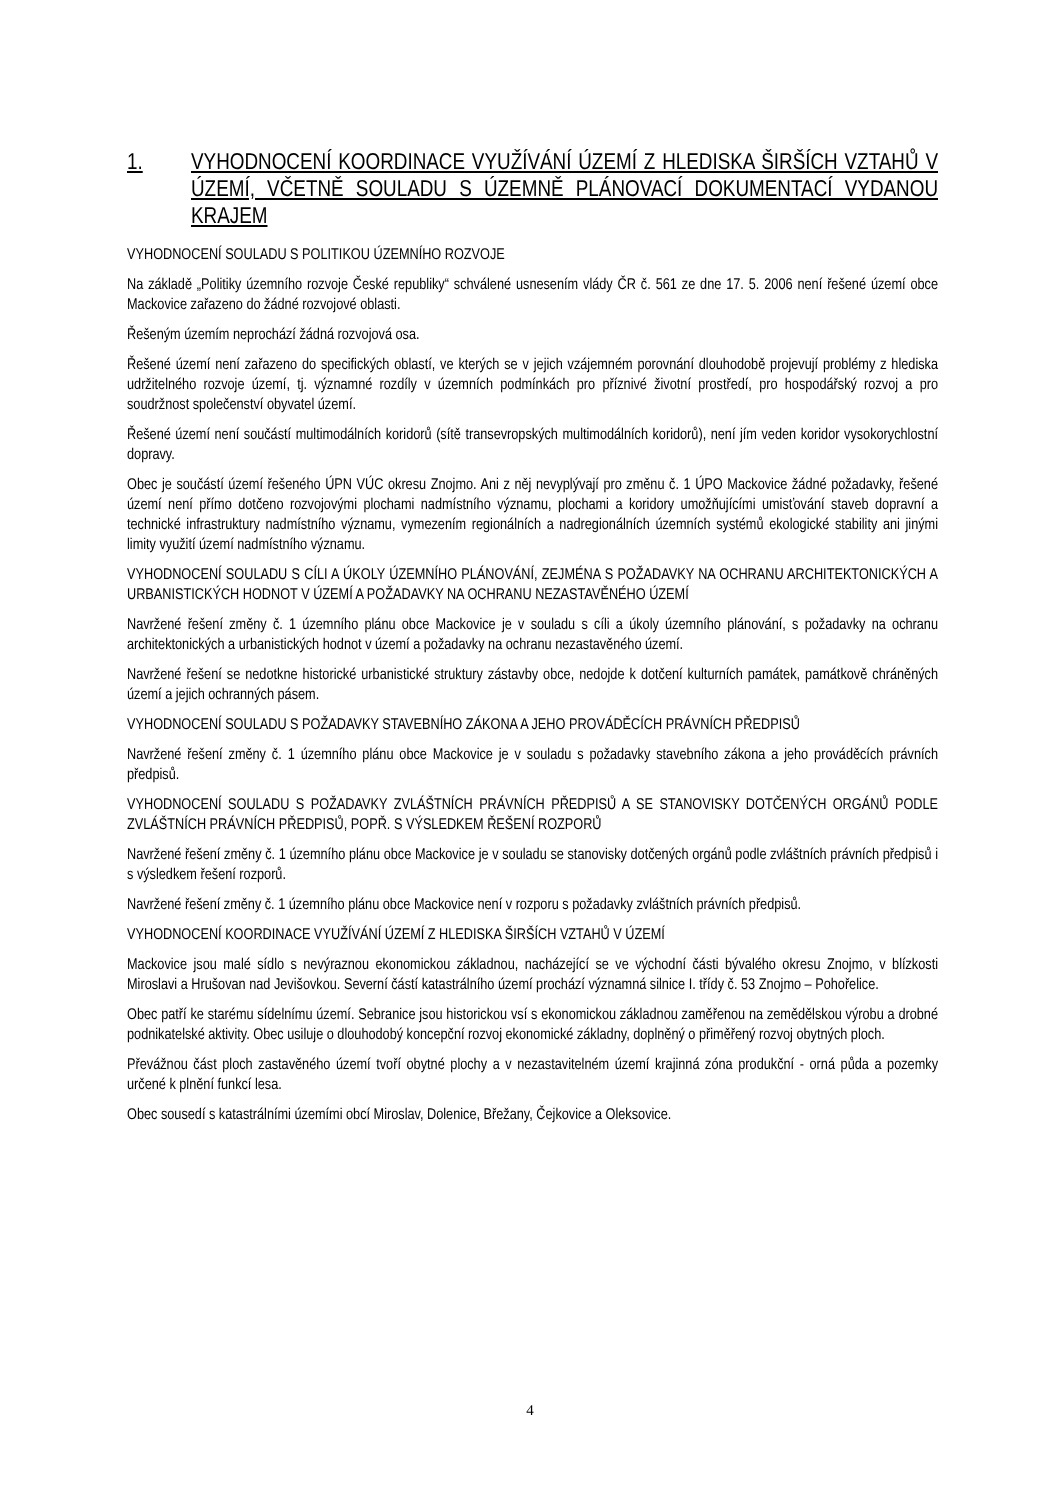1. VYHODNOCENÍ KOORDINACE VYUŽÍVÁNÍ ÚZEMÍ Z HLEDISKA ŠIRŠÍCH VZTAHŮ V ÚZEMÍ, VČETNĚ SOULADU S ÚZEMNĚ PLÁNOVACÍ DOKUMENTACÍ VYDANOU KRAJEM
VYHODNOCENÍ SOULADU S POLITIKOU ÚZEMNÍHO ROZVOJE
Na základě „Politiky územního rozvoje České republiky“ schválené usnesením vlády ČR č. 561 ze dne 17. 5. 2006 není řešené území obce Mackovice zařazeno do žádné rozvojové oblasti.
Řešeným územím neprochází žádná rozvojová osa.
Řešené území není zařazeno do specifických oblastí, ve kterých se v jejich vzájemném porovnání dlouhodobě projevují problémy z hlediska udržitelného rozvoje území, tj. významné rozdíly v územních podmínkách pro příznivé životní prostředí, pro hospodářský rozvoj a pro soudržnost společenství obyvatel území.
Řešené území není součástí multimodálních koridorů (sítě transevropských multimodálních koridorů), není jím veden koridor vysokorychlostní dopravy.
Obec je součástí území řešeného ÚPN VÚC okresu Znojmo. Ani z něj nevyplývají pro změnu č. 1 ÚPO Mackovice žádné požadavky, řešené území není přímo dotčeno rozvojovými plochami nadmístního významu, plochami a koridory umožňujícími umisťování staveb dopravní a technické infrastruktury nadmístního významu, vymezením regionálních a nadregionálních územních systémů ekologické stability ani jinými limity využití území nadmístního významu.
VYHODNOCENÍ SOULADU S CÍLI A ÚKOLY ÚZEMNÍHO PLÁNOVÁNÍ, ZEJMÉNA S POŽADAVKY NA OCHRANU ARCHITEKTONICKÝCH A URBANISTICKÝCH HODNOT V ÚZEMÍ A POŽADAVKY NA OCHRANU NEZASTAVĚNÉHO ÚZEMÍ
Navržené řešení změny č. 1 územního plánu obce Mackovice je v souladu s cíli a úkoly územního plánování, s požadavky na ochranu architektonických a urbanistických hodnot v území a požadavky na ochranu nezastavěného území.
Navržené řešení se nedotkne historické urbanistické struktury zástavby obce, nedojde k dotčení kulturních památek, památkově chráněných území a jejich ochranných pásem.
VYHODNOCENÍ SOULADU S POŽADAVKY STAVEBNÍHO ZÁKONA A JEHO PROVÁDĚCÍCH PRÁVNÍCH PŘEDPISŮ
Navržené řešení změny č. 1 územního plánu obce Mackovice je v souladu s požadavky stavebního zákona a jeho prováděcích právních předpisů.
VYHODNOCENÍ SOULADU S POŽADAVKY ZVLÁŠTNÍCH PRÁVNÍCH PŘEDPISŮ A SE STANOVISKY DOTČENÝCH ORGÁNŮ PODLE ZVLÁŠTNÍCH PRÁVNÍCH PŘEDPISŮ, POPŘ. S VÝSLEDKEM ŘEŠENÍ ROZPORŮ
Navržené řešení změny č. 1 územního plánu obce Mackovice je v souladu se stanovisky dotčených orgánů podle zvláštních právních předpisů i s výsledkem řešení rozporů.
Navržené řešení změny č. 1 územního plánu obce Mackovice není v rozporu s požadavky zvláštních právních předpisů.
VYHODNOCENÍ KOORDINACE VYUŽÍVÁNÍ ÚZEMÍ Z HLEDISKA ŠIRŠÍCH VZTAHŮ V ÚZEMÍ
Mackovice jsou malé sídlo s nevýraznou ekonomickou základnou, nacházející se ve východní části bývalého okresu Znojmo, v blízkosti Miroslavi a Hrušovan nad Jevišovkou. Severní částí katastrálního území prochází významná silnice I. třídy č. 53 Znojmo – Pohořelice.
Obec patří ke starému sídelnímu území. Sebranice jsou historickou vsí s ekonomickou základnou zaměřenou na zemědělskou výrobu a drobné podnikatelské aktivity. Obec usiluje o dlouhodobý koncepční rozvoj ekonomické základny, doplněný o přiměřený rozvoj obytných ploch.
Převážnou část ploch zastavěného území tvoří obytné plochy a v nezastavitelném území krajinná zóna produkční - orná půda a pozemky určené k plnění funkcí lesa.
Obec sousedí s katastrálními územími obcí Miroslav, Dolenice, Břežany, Čejkovice a Oleksovice.
4